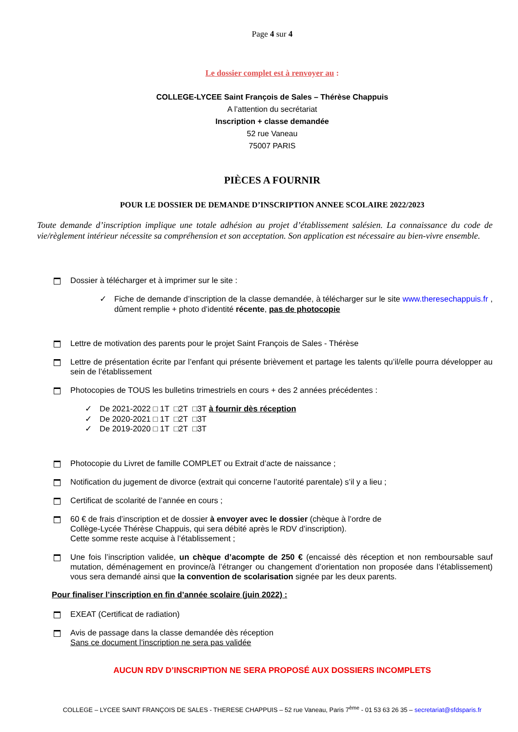Page 4 sur 4
Le dossier complet est à renvoyer au :
COLLEGE-LYCEE Saint François de Sales – Thérèse Chappuis
A l’attention du secrétariat
Inscription + classe demandée
52 rue Vaneau
75007 PARIS
PIÈCES A FOURNIR
POUR LE DOSSIER DE DEMANDE D’INSCRIPTION ANNEE SCOLAIRE 2022/2023
Toute demande d’inscription implique une totale adhésion au projet d’établissement salésien. La connaissance du code de vie/règlement intérieur nécessite sa compréhension et son acceptation. Son application est nécessaire au bien-vivre ensemble.
Dossier à télécharger et à imprimer sur le site :
✓ Fiche de demande d’inscription de la classe demandée, à télécharger sur le site www.theresechappuis.fr , dûment remplie + photo d’identité récente, pas de photocopie
Lettre de motivation des parents pour le projet Saint François de Sales - Thérèse
Lettre de présentation écrite par l’enfant qui présente brièvement et partage les talents qu’il/elle pourra développer au sein de l’établissement
Photocopies de TOUS les bulletins trimestriels en cours + des 2 années précédentes :
✓ De 2021-2022 □ 1T □2T □3T à fournir dès réception
✓ De 2020-2021 □ 1T □2T □3T
✓ De 2019-2020 □ 1T □2T □3T
Photocopie du Livret de famille COMPLET ou Extrait d’acte de naissance ;
Notification du jugement de divorce (extrait qui concerne l’autorité parentale) s’il y a lieu ;
Certificat de scolarité de l’année en cours ;
60 € de frais d’inscription et de dossier à envoyer avec le dossier (chèque à l’ordre de
Collège-Lycée Thérèse Chappuis, qui sera débité après le RDV d’inscription).
Cette somme reste acquise à l’établissement ;
Une fois l’inscription validée, un chèque d’acompte de 250 € (encaissé dès réception et non remboursable sauf mutation, déménagement en province/à l’étranger ou changement d’orientation non proposée dans l’établissement) vous sera demandé ainsi que la convention de scolarisation signée par les deux parents.
Pour finaliser l’inscription en fin d’année scolaire (juin 2022) :
EXEAT (Certificat de radiation)
Avis de passage dans la classe demandée dès réception
Sans ce document l’inscription ne sera pas validée
AUCUN RDV D’INSCRIPTION NE SERA PROPOSÉ AUX DOSSIERS INCOMPLETS
COLLEGE – LYCEE SAINT FRANÇOIS DE SALES - THERESE CHAPPUIS – 52 rue Vaneau, Paris 7<sup>ème</sup> - 01 53 63 26 35 – secretariat@sfdsparis.fr